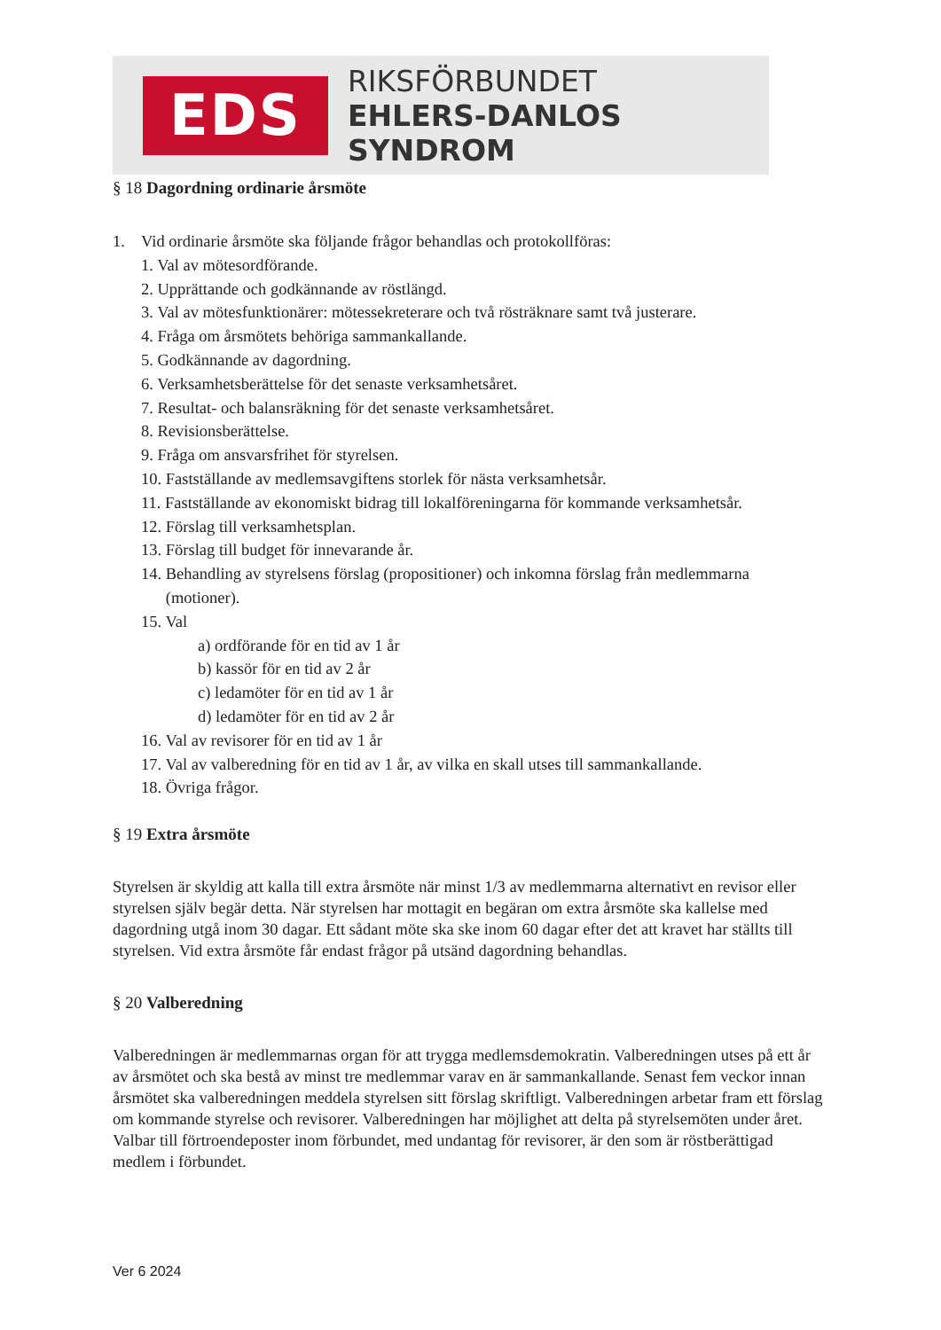EDS
RIKSFÖRBUNDET
EHLERS-DANLOS SYNDROM
§ 18 Dagordning ordinarie årsmöte
1. Vid ordinarie årsmöte ska följande frågor behandlas och protokollföras:
1. Val av mötesordförande.
2. Upprättande och godkännande av röstlängd.
3. Val av mötesfunktionärer: mötessekreterare och två rösträknare samt två justerare.
4. Fråga om årsmötets behöriga sammankallande.
5. Godkännande av dagordning.
6. Verksamhetsberättelse för det senaste verksamhetsåret.
7. Resultat- och balansräkning för det senaste verksamhetsåret.
8. Revisionsberättelse.
9. Fråga om ansvarsfrihet för styrelsen.
10. Fastställande av medlemsavgiftens storlek för nästa verksamhetsår.
11. Fastställande av ekonomiskt bidrag till lokalföreningarna för kommande verksamhetsår.
12. Förslag till verksamhetsplan.
13. Förslag till budget för innevarande år.
14. Behandling av styrelsens förslag (propositioner) och inkomna förslag från medlemmarna
(motioner).
15. Val
a) ordförande för en tid av 1 år
b) kassör för en tid av 2 år
c) ledamöter för en tid av 1 år
d) ledamöter för en tid av 2 år
16. Val av revisorer för en tid av 1 år
17. Val av valberedning för en tid av 1 år, av vilka en skall utses till sammankallande.
18. Övriga frågor.
§ 19 Extra årsmöte
Styrelsen är skyldig att kalla till extra årsmöte när minst 1/3 av medlemmarna alternativt en revisor eller styrelsen själv begär detta. När styrelsen har mottagit en begäran om extra årsmöte ska kallelse med dagordning utgå inom 30 dagar. Ett sådant möte ska ske inom 60 dagar efter det att kravet har ställts till styrelsen. Vid extra årsmöte får endast frågor på utsänd dagordning behandlas.
§ 20 Valberedning
Valberedningen är medlemmarnas organ för att trygga medlemsdemokratin. Valberedningen utses på ett år av årsmötet och ska bestå av minst tre medlemmar varav en är sammankallande. Senast fem veckor innan årsmötet ska valberedningen meddela styrelsen sitt förslag skriftligt. Valberedningen arbetar fram ett förslag om kommande styrelse och revisorer. Valberedningen har möjlighet att delta på styrelsemöten under året. Valbar till förtroendeposter inom förbundet, med undantag för revisorer, är den som är röstberättigad medlem i förbundet.
Ver 6 2024